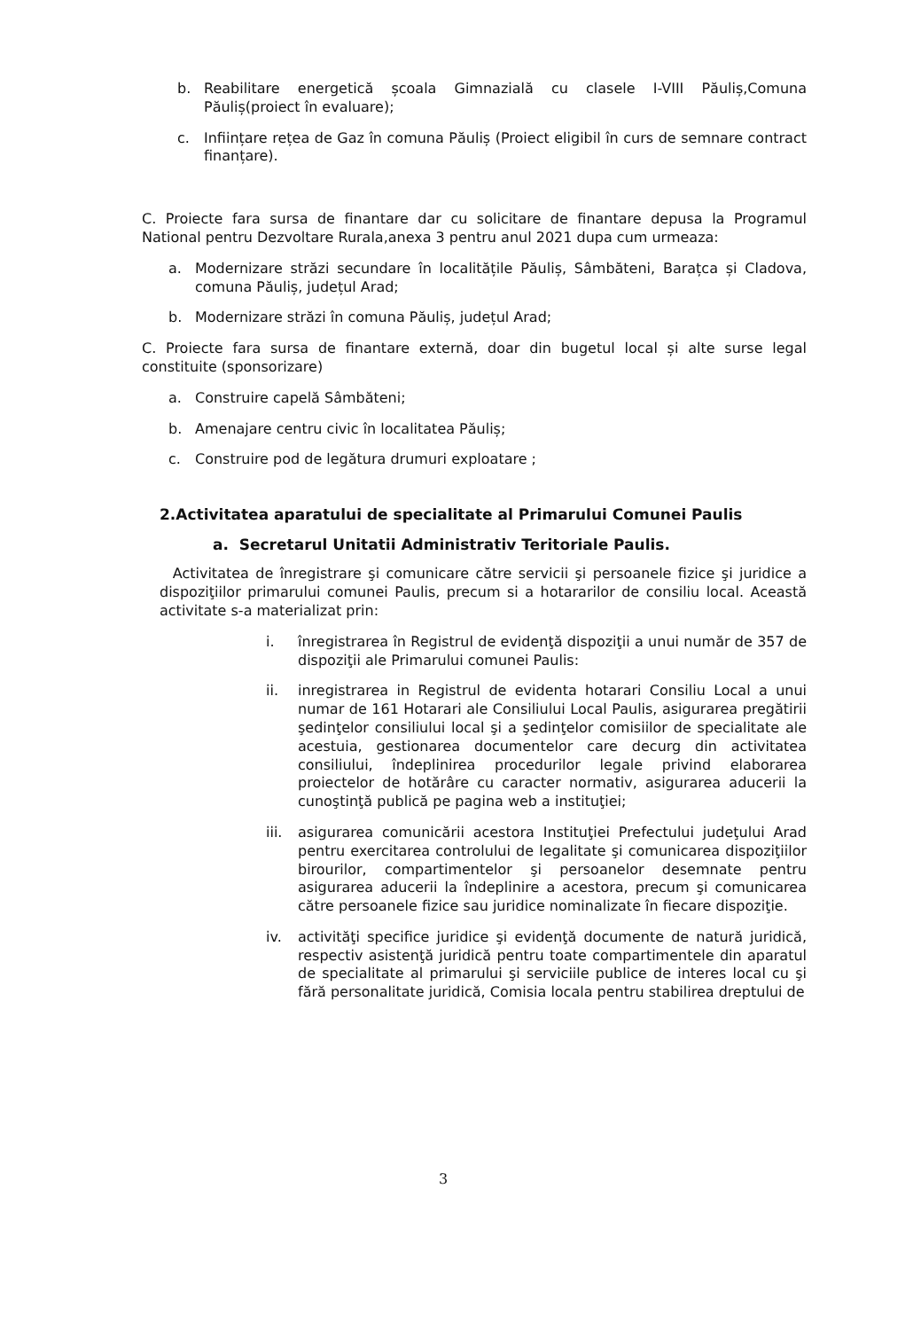b. Reabilitare energetică școala Gimnazială cu clasele I-VIII Păuliș,Comuna Păuliș(proiect în evaluare);
c. Inființare rețea de Gaz în comuna Păuliș (Proiect eligibil în curs de semnare contract finanțare).
C. Proiecte fara sursa de finantare dar cu solicitare de finantare depusa la Programul National pentru Dezvoltare Rurala,anexa 3 pentru anul 2021 dupa cum urmeaza:
a. Modernizare străzi secundare în localitățile Păuliș, Sâmbăteni, Barațca și Cladova, comuna Păuliș, județul Arad;
b. Modernizare străzi în comuna Păuliș, județul Arad;
C. Proiecte fara sursa de finantare externă, doar din bugetul local și alte surse legal constituite (sponsorizare)
a. Construire capelă Sâmbăteni;
b. Amenajare centru civic în localitatea Păuliș;
c. Construire pod de legătura drumuri exploatare ;
2.Activitatea aparatului de specialitate al Primarului Comunei Paulis
a. Secretarul Unitatii Administrativ Teritoriale Paulis.
Activitatea de înregistrare şi comunicare către servicii şi persoanele fizice şi juridice a dispoziţiilor primarului comunei Paulis, precum si a hotararilor de consiliu local. Această activitate s-a materializat prin:
i. înregistrarea în Registrul de evidenţă dispoziţii a unui număr de 357 de dispoziţii ale Primarului comunei Paulis:
ii. inregistrarea in Registrul de evidenta hotarari Consiliu Local a unui numar de 161 Hotarari ale Consiliului Local Paulis, asigurarea pregătirii şedinţelor consiliului local şi a şedinţelor comisiilor de specialitate ale acestuia, gestionarea documentelor care decurg din activitatea consiliului, îndeplinirea procedurilor legale privind elaborarea proiectelor de hotărâre cu caracter normativ, asigurarea aducerii la cunoştinţă publică pe pagina web a instituţiei;
iii. asigurarea comunicării acestora Instituţiei Prefectului judeţului Arad pentru exercitarea controlului de legalitate şi comunicarea dispoziţiilor birourilor, compartimentelor şi persoanelor desemnate pentru asigurarea aducerii la îndeplinire a acestora, precum şi comunicarea către persoanele fizice sau juridice nominalizate în fiecare dispoziţie.
iv. activităţi specifice juridice şi evidenţă documente de natură juridică, respectiv asistenţă juridică pentru toate compartimentele din aparatul de specialitate al primarului şi serviciile publice de interes local cu şi fără personalitate juridică, Comisia locala pentru stabilirea dreptului de
3